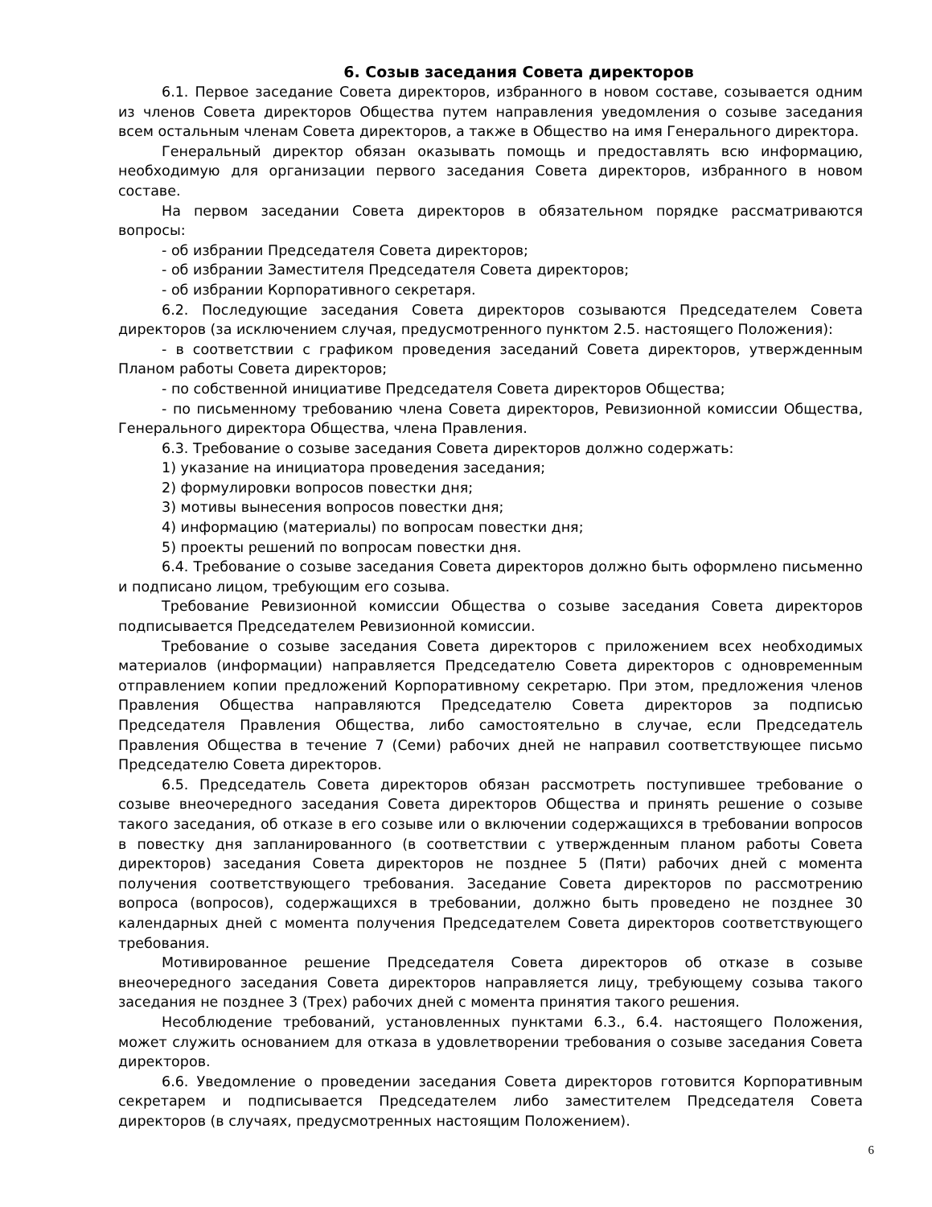6. Созыв заседания Совета директоров
6.1. Первое заседание Совета директоров, избранного в новом составе, созывается одним из членов Совета директоров Общества путем направления уведомления о созыве заседания всем остальным членам Совета директоров, а также в Общество на имя Генерального директора.
Генеральный директор обязан оказывать помощь и предоставлять всю информацию, необходимую для организации первого заседания Совета директоров, избранного в новом составе.
На первом заседании Совета директоров в обязательном порядке рассматриваются вопросы:
- об избрании Председателя Совета директоров;
- об избрании Заместителя Председателя Совета директоров;
- об избрании Корпоративного секретаря.
6.2. Последующие заседания Совета директоров созываются Председателем Совета директоров (за исключением случая, предусмотренного пунктом 2.5. настоящего Положения):
- в соответствии с графиком проведения заседаний Совета директоров, утвержденным Планом работы Совета директоров;
- по собственной инициативе Председателя Совета директоров Общества;
- по письменному требованию члена Совета директоров, Ревизионной комиссии Общества, Генерального директора Общества, члена Правления.
6.3. Требование о созыве заседания Совета директоров должно содержать:
1) указание на инициатора проведения заседания;
2) формулировки вопросов повестки дня;
3) мотивы вынесения вопросов повестки дня;
4) информацию (материалы) по вопросам повестки дня;
5) проекты решений по вопросам повестки дня.
6.4. Требование о созыве заседания Совета директоров должно быть оформлено письменно и подписано лицом, требующим его созыва.
Требование Ревизионной комиссии Общества о созыве заседания Совета директоров подписывается Председателем Ревизионной комиссии.
Требование о созыве заседания Совета директоров с приложением всех необходимых материалов (информации) направляется Председателю Совета директоров с одновременным отправлением копии предложений Корпоративному секретарю. При этом, предложения членов Правления Общества направляются Председателю Совета директоров за подписью Председателя Правления Общества, либо самостоятельно в случае, если Председатель Правления Общества в течение 7 (Семи) рабочих дней не направил соответствующее письмо Председателю Совета директоров.
6.5. Председатель Совета директоров обязан рассмотреть поступившее требование о созыве внеочередного заседания Совета директоров Общества и принять решение о созыве такого заседания, об отказе в его созыве или о включении содержащихся в требовании вопросов в повестку дня запланированного (в соответствии с утвержденным планом работы Совета директоров) заседания Совета директоров не позднее 5 (Пяти) рабочих дней с момента получения соответствующего требования. Заседание Совета директоров по рассмотрению вопроса (вопросов), содержащихся в требовании, должно быть проведено не позднее 30 календарных дней с момента получения Председателем Совета директоров соответствующего требования.
Мотивированное решение Председателя Совета директоров об отказе в созыве внеочередного заседания Совета директоров направляется лицу, требующему созыва такого заседания не позднее 3 (Трех) рабочих дней с момента принятия такого решения.
Несоблюдение требований, установленных пунктами 6.3., 6.4. настоящего Положения, может служить основанием для отказа в удовлетворении требования о созыве заседания Совета директоров.
6.6. Уведомление о проведении заседания Совета директоров готовится Корпоративным секретарем и подписывается Председателем либо заместителем Председателя Совета директоров (в случаях, предусмотренных настоящим Положением).
6